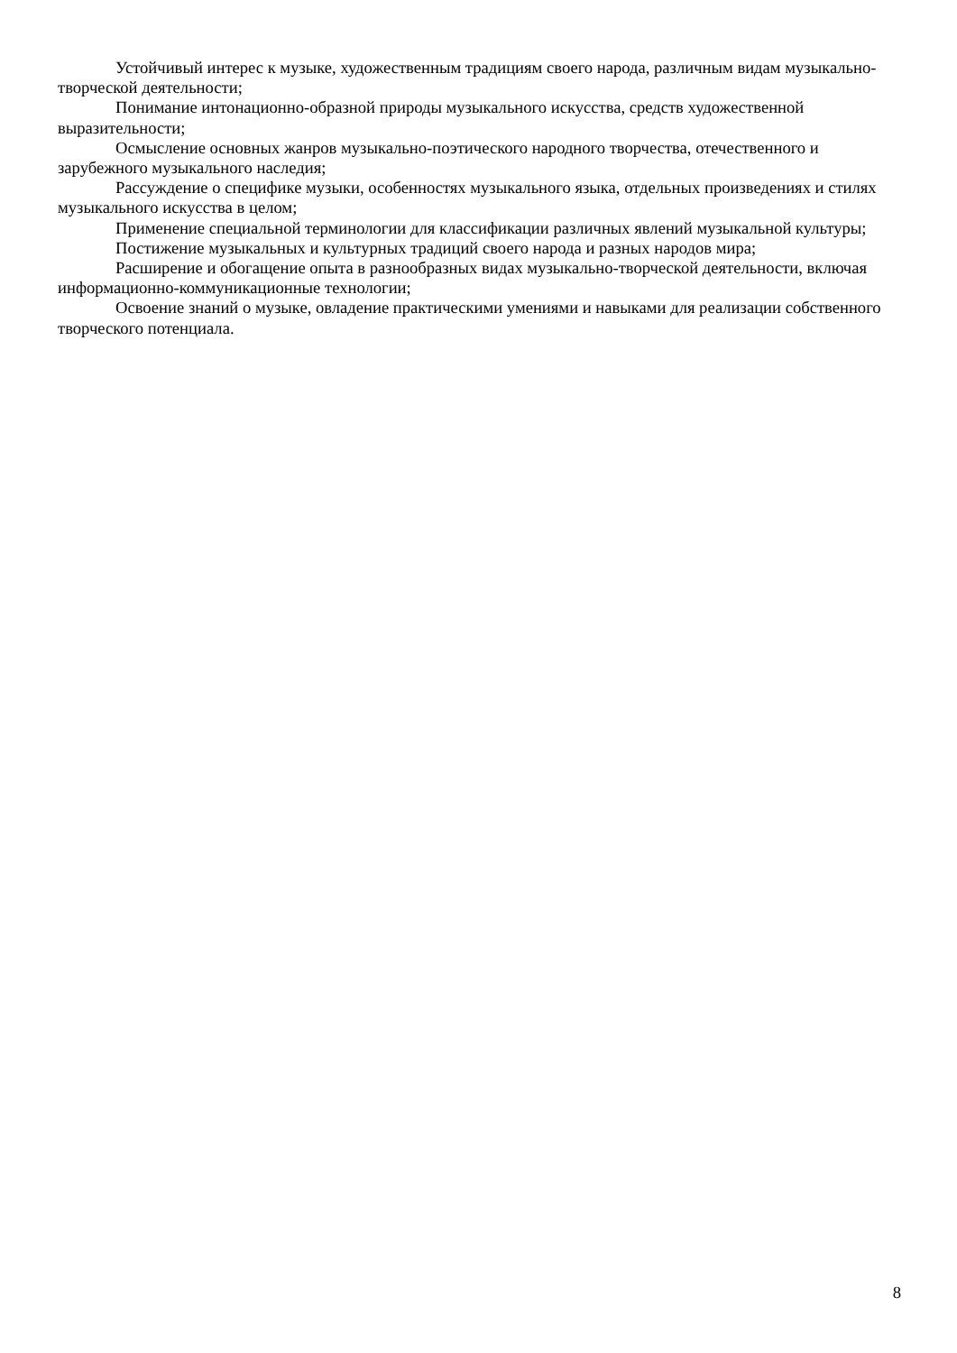Устойчивый интерес к музыке, художественным традициям своего народа, различным видам музыкально-творческой деятельности;
Понимание интонационно-образной природы музыкального искусства, средств художественной выразительности;
Осмысление основных жанров музыкально-поэтического народного творчества, отечественного и зарубежного музыкального наследия;
Рассуждение о специфике музыки, особенностях музыкального языка, отдельных произведениях и стилях музыкального искусства в целом;
Применение специальной терминологии для классификации различных явлений музыкальной культуры;
Постижение музыкальных и культурных традиций своего народа и разных народов мира;
Расширение и обогащение опыта в разнообразных видах музыкально-творческой деятельности, включая информационно-коммуникационные технологии;
Освоение знаний о музыке, овладение практическими умениями и навыками для реализации собственного творческого потенциала.
8